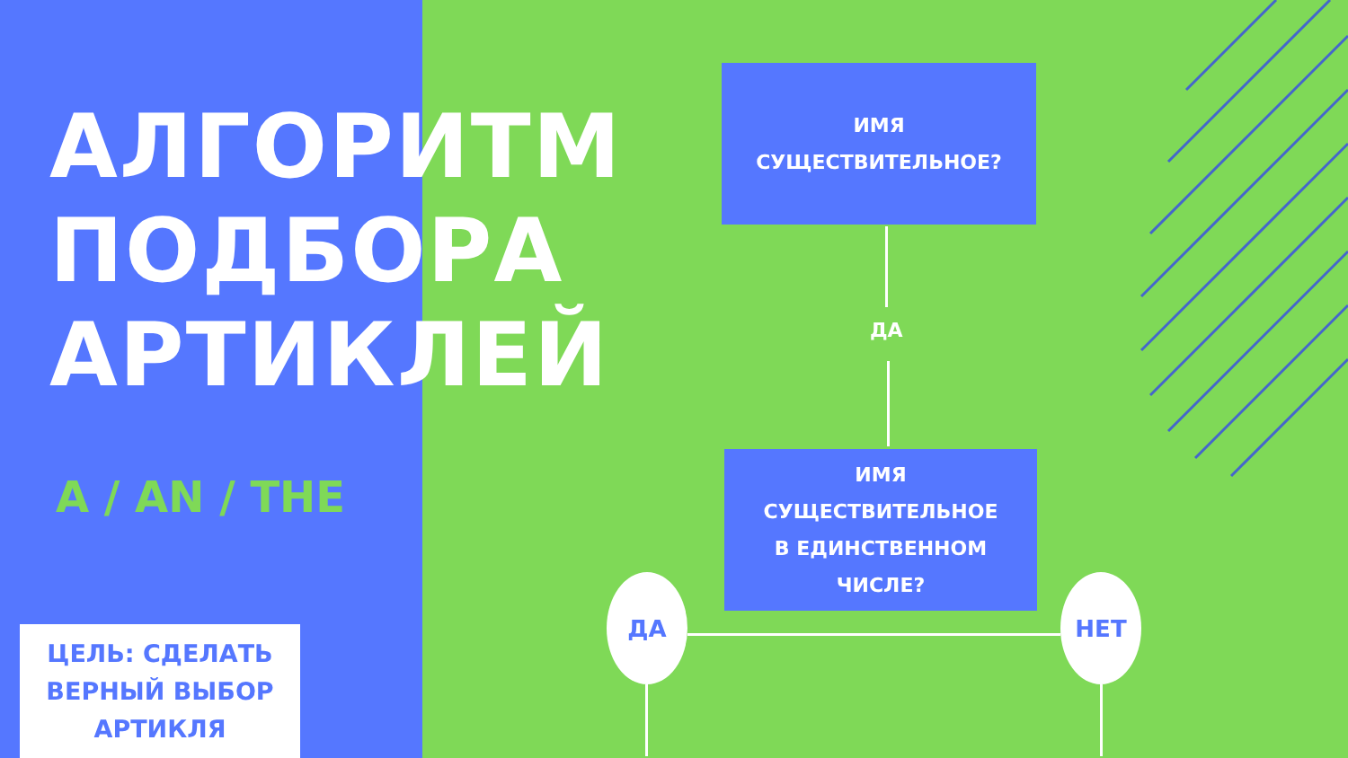АЛГОРИТМ
ПОДБОРА
АРТИКЛЕЙ
A / AN / THE
ЦЕЛЬ: СДЕЛАТЬ
ВЕРНЫЙ ВЫБОР
АРТИКЛЯ
ИМЯ
СУЩЕСТВИТЕЛЬНОЕ?
ДА
ИМЯ
СУЩЕСТВИТЕЛЬНОЕ
В ЕДИНСТВЕННОМ
ЧИСЛЕ?
ДА НЕТ